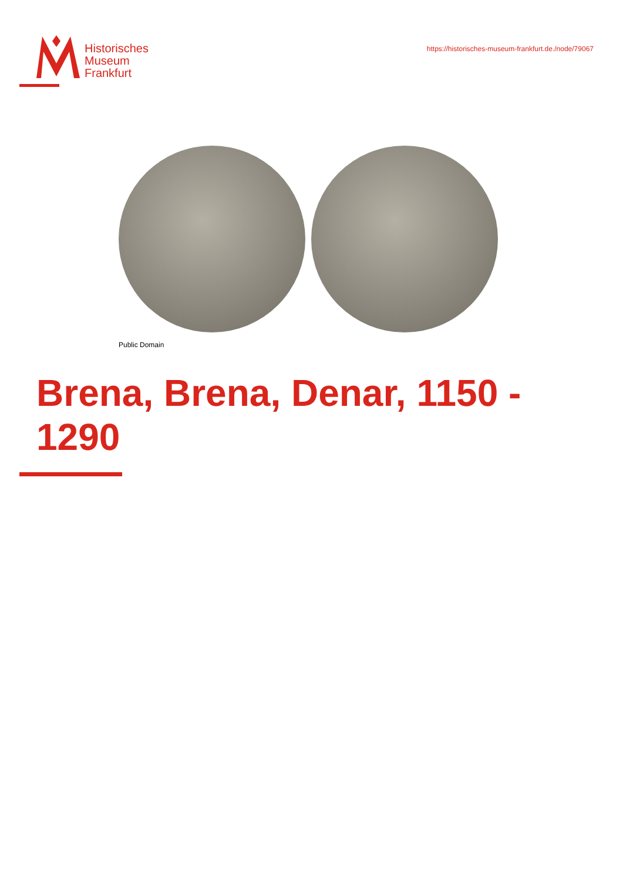Historisches
Museum
Frankfurt
https://historisches-museum-frankfurt.de./node/79067
Public Domain
Brena, Brena, Denar, 1150 - 1290